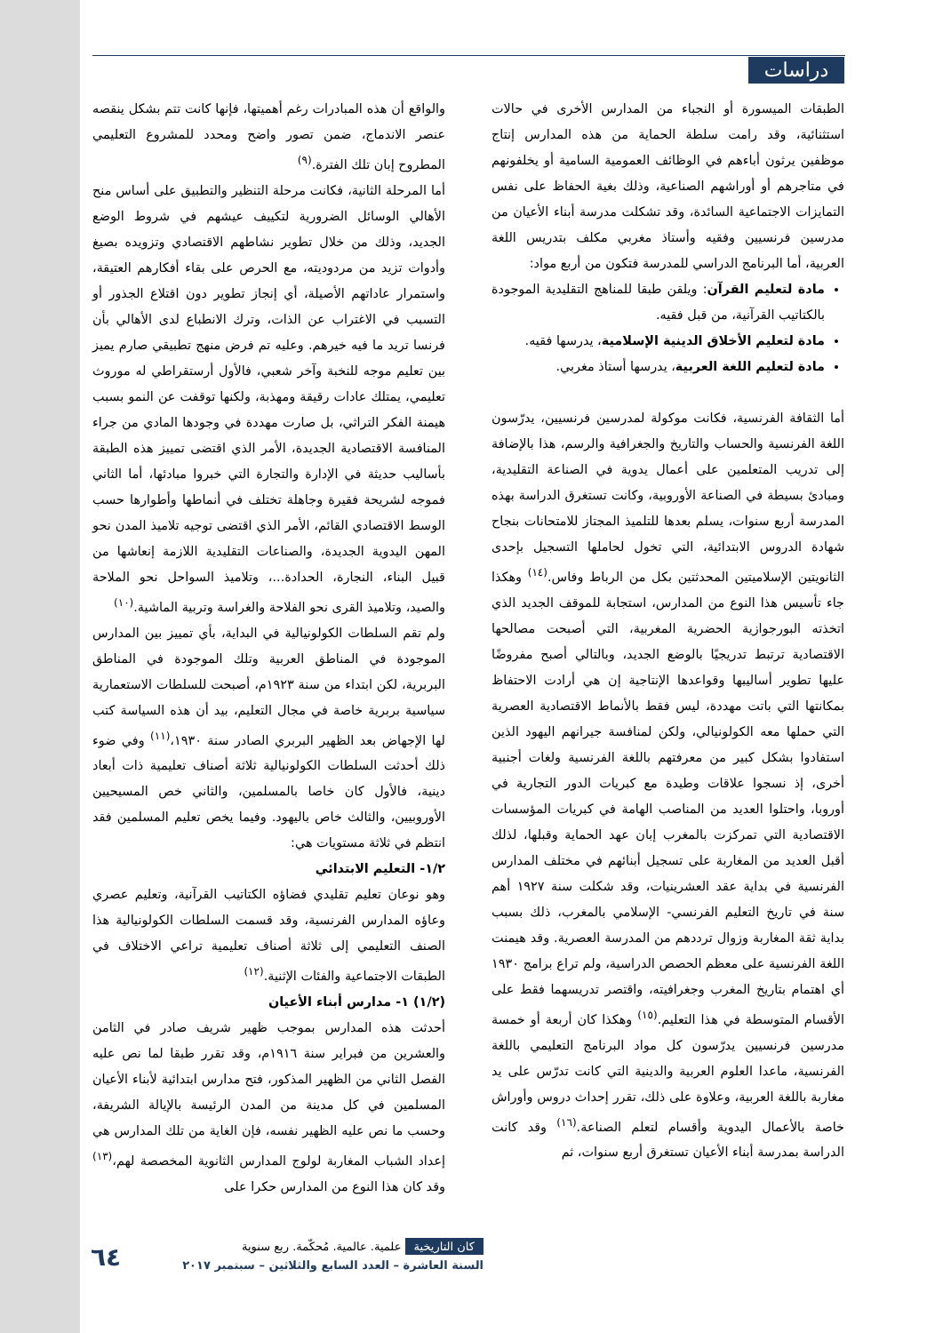دراسات
والواقع أن هذه المبادرات رغم أهميتها، فإنها كانت تتم بشكل ينقصه عنصر الاندماج، ضمن تصور واضح ومحدد للمشروع التعليمي المطروح إبان تلك الفترة.<sup>(٩)</sup>
أما المرحلة الثانية، فكانت مرحلة التنظير والتطبيق على أساس منح الأهالي الوسائل الضرورية لتكييف عيشهم في شروط الوضع الجديد، وذلك من خلال تطوير نشاطهم الاقتصادي وتزويده بصيغ وأدوات تزيد من مردوديته، مع الحرص على بقاء أفكارهم العتيقة، واستمرار عاداتهم الأصيلة، أي إنجاز تطوير دون اقتلاع الجذور أو التسبب في الاغتراب عن الذات، وترك الانطباع لدى الأهالي بأن فرنسا تريد ما فيه خيرهم. وعليه تم فرض منهج تطبيقي صارم يميز بين تعليم موجه للنخبة وآخر شعبي، فالأول أرستقراطي له موروث تعليمي، يمتلك عادات رقيقة ومهذبة، ولكنها توقفت عن النمو بسبب هيمنة الفكر التراثي، بل صارت مهددة في وجودها المادي من جراء المنافسة الاقتصادية الجديدة، الأمر الذي اقتضى تمييز هذه الطبقة بأساليب حديثة في الإدارة والتجارة التي خبروا مبادئها، أما الثاني فموجه لشريحة فقيرة وجاهلة تختلف في أنماطها وأطوارها حسب الوسط الاقتصادي القائم، الأمر الذي اقتضى توجيه تلاميذ المدن نحو المهن اليدوية الجديدة، والصناعات التقليدية اللازمة إنعاشها من قبيل البناء، النجارة، الحدادة...، وتلاميذ السواحل نحو الملاحة والصيد، وتلاميذ القرى نحو الفلاحة والغراسة وتربية الماشية.<sup>(١٠)</sup>
ولم تقم السلطات الكولونيالية في البداية، بأي تمييز بين المدارس الموجودة في المناطق العربية وتلك الموجودة في المناطق البربرية، لكن ابتداء من سنة ١٩٢٣م، أصبحت للسلطات الاستعمارية سياسية بربرية خاصة في مجال التعليم، بيد أن هذه السياسة كتب لها الإجهاض بعد الظهير البربري الصادر سنة ١٩٣٠،<sup>(١١)</sup> وفي ضوء ذلك أحدثت السلطات الكولونيالية ثلاثة أصناف تعليمية ذات أبعاد دينية، فالأول كان خاصا بالمسلمين، والثاني خص المسيحيين الأوروبيين، والثالث خاص باليهود. وفيما يخص تعليم المسلمين فقد انتظم في ثلاثة مستويات هي:
١/٢- التعليم الابتدائي
وهو نوعان تعليم تقليدي فضاؤه الكتاتيب القرآنية، وتعليم عصري وعاؤه المدارس الفرنسية، وقد قسمت السلطات الكولونيالية هذا الصنف التعليمي إلى ثلاثة أصناف تعليمية تراعي الاختلاف في الطبقات الاجتماعية والفئات الإثنية.<sup>(١٢)</sup>
(١/٢) ١- مدارس أبناء الأعيان
أحدثت هذه المدارس بموجب ظهير شريف صادر في الثامن والعشرين من فبراير سنة ١٩١٦م، وقد تقرر طبقا لما نص عليه الفصل الثاني من الظهير المذكور، فتح مدارس ابتدائية لأبناء الأعيان المسلمين في كل مدينة من المدن الرئيسة بالإيالة الشريفة، وحسب ما نص عليه الظهير نفسه، فإن الغاية من تلك المدارس هي إعداد الشباب المغاربة لولوج المدارس الثانوية المخصصة لهم،<sup>(١٣)</sup> وقد كان هذا النوع من المدارس حكرا على
الطبقات الميسورة أو النجباء من المدارس الأخرى في حالات استثنائية، وقد رامت سلطة الحماية من هذه المدارس إنتاج موظفين يرثون أباءهم في الوظائف العمومية السامية أو يخلفونهم في متاجرهم أو أوراشهم الصناعية، وذلك بغية الحفاظ على نفس التمايزات الاجتماعية السائدة، وقد تشكلت مدرسة أبناء الأعيان من مدرسين فرنسيين وفقيه وأستاذ مغربي مكلف بتدريس اللغة العربية، أما البرنامج الدراسي للمدرسة فتكون من أربع مواد:
مادة لتعليم القرآن: ويلقن طبقا للمناهج التقليدية الموجودة بالكتاتيب القرآنية، من قبل فقيه.
مادة لتعليم الأخلاق الدينية الإسلامية، يدرسها فقيه.
مادة لتعليم اللغة العربية، يدرسها أستاذ مغربي.
أما الثقافة الفرنسية، فكانت موكولة لمدرسين فرنسيين، يدرّسون اللغة الفرنسية والحساب والتاريخ والجغرافية والرسم، هذا بالإضافة إلى تدريب المتعلمين على أعمال يدوية في الصناعة التقليدية، ومبادئ بسيطة في الصناعة الأوروبية، وكانت تستغرق الدراسة بهذه المدرسة أربع سنوات، يسلم بعدها للتلميذ المجتاز للامتحانات بنجاح شهادة الدروس الابتدائية، التي تخول لحاملها التسجيل بإحدى الثانويتين الإسلاميتين المحدثتين بكل من الرباط وفاس.<sup>(١٤)</sup> وهكذا جاء تأسيس هذا النوع من المدارس، استجابة للموقف الجديد الذي اتخذته البورجوازية الحضرية المغربية، التي أصبحت مصالحها الاقتصادية ترتبط تدريجيًا بالوضع الجديد، وبالتالي أصبح مفروضًا عليها تطوير أساليبها وقواعدها الإنتاجية إن هي أرادت الاحتفاظ بمكانتها التي باتت مهددة، ليس فقط بالأنماط الاقتصادية العصرية التي حملها معه الكولونيالي، ولكن لمنافسة جيرانهم اليهود الذين استفادوا بشكل كبير من معرفتهم باللغة الفرنسية ولغات أجنبية أخرى، إذ نسجوا علاقات وطيدة مع كبريات الدور التجارية في أوروبا، واحتلوا العديد من المناصب الهامة في كبريات المؤسسات الاقتصادية التي تمركزت بالمغرب إبان عهد الحماية وقبلها، لذلك أقبل العديد من المغاربة على تسجيل أبنائهم في مختلف المدارس الفرنسية في بداية عقد العشرينيات، وقد شكلت سنة ١٩٢٧ أهم سنة في تاريخ التعليم الفرنسي- الإسلامي بالمغرب، ذلك بسبب بداية ثقة المغاربة وزوال ترددهم من المدرسة العصرية. وقد هيمنت اللغة الفرنسية على معظم الحصص الدراسية، ولم تراع برامج ١٩٣٠ أي اهتمام بتاريخ المغرب وجغرافيته، واقتصر تدريسهما فقط على الأقسام المتوسطة في هذا التعليم.<sup>(١٥)</sup> وهكذا كان أربعة أو خمسة مدرسين فرنسيين يدرّسون كل مواد البرنامج التعليمي باللغة الفرنسية، ماعدا العلوم العربية والدينية التي كانت تدرّس على يد مغاربة باللغة العربية، وعلاوة على ذلك، تقرر إحداث دروس وأوراش خاصة بالأعمال اليدوية وأقسام لتعلم الصناعة.<sup>(١٦)</sup> وقد كانت الدراسة بمدرسة أبناء الأعيان تستغرق أربع سنوات، ثم
كان التاريخية علمية. عالمية. مُحكّمة. ربع سنوية
السنة العاشرة – العدد السابع والثلاثين – سبتمبر ٢٠١٧
٦٤